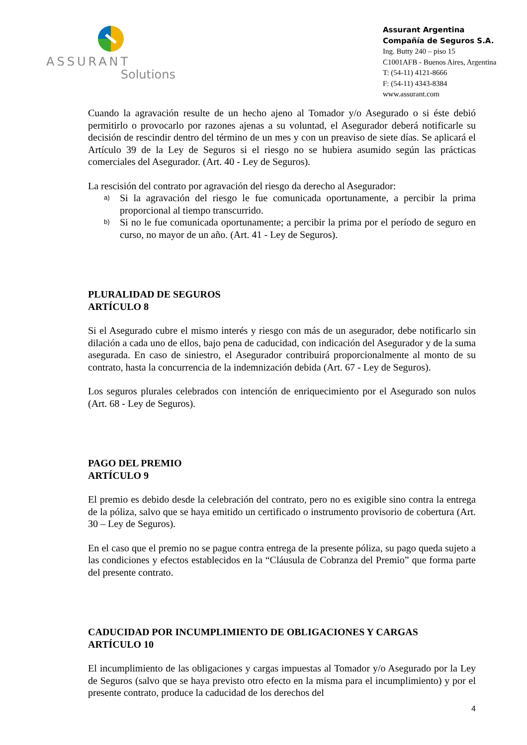ASSURANT
Solutions
Assurant Argentina
Compañía de Seguros S.A.
Ing. Butty 240 – piso 15
C1001AFB - Buenos Aires, Argentina
T: (54-11) 4121-8666
F: (54-11) 4343-8384
www.assurant.com
Cuando la agravación resulte de un hecho ajeno al Tomador y/o Asegurado o si éste debió permitirlo o provocarlo por razones ajenas a su voluntad, el Asegurador deberá notificarle su decisión de rescindir dentro del término de un mes y con un preaviso de siete días. Se aplicará el Artículo 39 de la Ley de Seguros si el riesgo no se hubiera asumido según las prácticas comerciales del Asegurador. (Art. 40 - Ley de Seguros).
La rescisión del contrato por agravación del riesgo da derecho al Asegurador:
a) Si la agravación del riesgo le fue comunicada oportunamente, a percibir la prima proporcional al tiempo transcurrido.
b) Si no le fue comunicada oportunamente; a percibir la prima por el período de seguro en curso, no mayor de un año. (Art. 41 - Ley de Seguros).
PLURALIDAD DE SEGUROS
ARTÍCULO 8
Si el Asegurado cubre el mismo interés y riesgo con más de un asegurador, debe notificarlo sin dilación a cada uno de ellos, bajo pena de caducidad, con indicación del Asegurador y de la suma asegurada. En caso de siniestro, el Asegurador contribuirá proporcionalmente al monto de su contrato, hasta la concurrencia de la indemnización debida (Art. 67 - Ley de Seguros).
Los seguros plurales celebrados con intención de enriquecimiento por el Asegurado son nulos (Art. 68 - Ley de Seguros).
PAGO DEL PREMIO
ARTÍCULO 9
El premio es debido desde la celebración del contrato, pero no es exigible sino contra la entrega de la póliza, salvo que se haya emitido un certificado o instrumento provisorio de cobertura (Art. 30 – Ley de Seguros).
En el caso que el premio no se pague contra entrega de la presente póliza, su pago queda sujeto a las condiciones y efectos establecidos en la “Cláusula de Cobranza del Premio” que forma parte del presente contrato.
CADUCIDAD POR INCUMPLIMIENTO DE OBLIGACIONES Y CARGAS
ARTÍCULO 10
El incumplimiento de las obligaciones y cargas impuestas al Tomador y/o Asegurado por la Ley de Seguros (salvo que se haya previsto otro efecto en la misma para el incumplimiento) y por el presente contrato, produce la caducidad de los derechos del
4